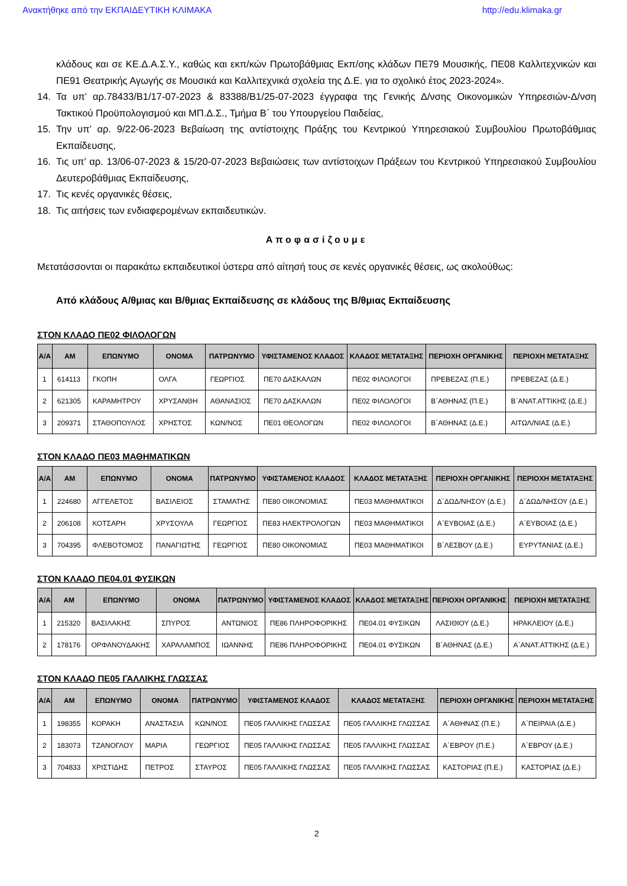Ανακτήθηκε από την ΕΚΠΑΙΔΕΥΤΙΚΗ ΚΛΙΜΑΚΑ http://edu.klimaka.gr
κλάδους και σε ΚΕ.Δ.Α.Σ.Υ., καθώς και εκπ/κών Πρωτοβάθμιας Εκπ/σης κλάδων ΠΕ79 Μουσικής, ΠΕ08 Καλλιτεχνικών και ΠΕ91 Θεατρικής Αγωγής σε Μουσικά και Καλλιτεχνικά σχολεία της Δ.Ε. για το σχολικό έτος 2023-2024».
14. Τα υπ’ αρ.78433/Β1/17-07-2023 & 83388/Β1/25-07-2023 έγγραφα της Γενικής Δ/νσης Οικονομικών Υπηρεσιών-Δ/νση Τακτικού Προϋπολογισμού και ΜΠ.Δ.Σ., Τμήμα Β΄ του Υπουργείου Παιδείας,
15. Την υπ’ αρ. 9/22-06-2023 Βεβαίωση της αντίστοιχης Πράξης του Κεντρικού Υπηρεσιακού Συμβουλίου Πρωτοβάθμιας Εκπαίδευσης,
16. Τις υπ’ αρ. 13/06-07-2023 & 15/20-07-2023 Βεβαιώσεις των αντίστοιχων Πράξεων του Κεντρικού Υπηρεσιακού Συμβουλίου Δευτεροβάθμιας Εκπαίδευσης,
17. Τις κενές οργανικές θέσεις,
18. Τις αιτήσεις των ενδιαφερομένων εκπαιδευτικών.
Αποφασίζουμε
Μετατάσσονται οι παρακάτω εκπαιδευτικοί ύστερα από αίτησή τους σε κενές οργανικές θέσεις, ως ακολούθως:
Από κλάδους Α/θμιας και Β/θμιας Εκπαίδευσης σε κλάδους της Β/θμιας Εκπαίδευσης
ΣΤΟΝ ΚΛΑΔΟ ΠΕ02 ΦΙΛΟΛΟΓΩΝ
| Α/Α | ΑΜ | ΕΠΩΝΥΜΟ | ΟΝΟΜΑ | ΠΑΤΡΩΝΥΜΟ | ΥΦΙΣΤΑΜΕΝΟΣ ΚΛΑΔΟΣ | ΚΛΑΔΟΣ ΜΕΤΑΤΑΞΗΣ | ΠΕΡΙΟΧΗ ΟΡΓΑΝΙΚΗΣ | ΠΕΡΙΟΧΗ ΜΕΤΑΤΑΞΗΣ |
| --- | --- | --- | --- | --- | --- | --- | --- | --- |
| 1 | 614113 | ΓΚΟΠΗ | ΟΛΓΑ | ΓΕΩΡΓΙΟΣ | ΠΕ70 ΔΑΣΚΑΛΩΝ | ΠΕ02 ΦΙΛΟΛΟΓΟΙ | ΠΡΕΒΕΖΑΣ (Π.Ε.) | ΠΡΕΒΕΖΑΣ (Δ.Ε.) |
| 2 | 621305 | ΚΑΡΑΜΗΤΡΟΥ | ΧΡΥΣΑΝΘΗ | ΑΘΑΝΑΣΙΟΣ | ΠΕ70 ΔΑΣΚΑΛΩΝ | ΠΕ02 ΦΙΛΟΛΟΓΟΙ | Β΄ΑΘΗΝΑΣ (Π.Ε.) | Β΄ΑΝΑΤ.ΑΤΤΙΚΗΣ (Δ.Ε.) |
| 3 | 209371 | ΣΤΑΘΟΠΟΥΛΟΣ | ΧΡΗΣΤΟΣ | ΚΩΝ/ΝΟΣ | ΠΕ01 ΘΕΟΛΟΓΩΝ | ΠΕ02 ΦΙΛΟΛΟΓΟΙ | Β΄ΑΘΗΝΑΣ (Δ.Ε.) | ΑΙΤΩΛ/ΝΙΑΣ (Δ.Ε.) |
ΣΤΟΝ ΚΛΑΔΟ ΠΕ03 ΜΑΘΗΜΑΤΙΚΩΝ
| Α/Α | ΑΜ | ΕΠΩΝΥΜΟ | ΟΝΟΜΑ | ΠΑΤΡΩΝΥΜΟ | ΥΦΙΣΤΑΜΕΝΟΣ ΚΛΑΔΟΣ | ΚΛΑΔΟΣ ΜΕΤΑΤΑΞΗΣ | ΠΕΡΙΟΧΗ ΟΡΓΑΝΙΚΗΣ | ΠΕΡΙΟΧΗ ΜΕΤΑΤΑΞΗΣ |
| --- | --- | --- | --- | --- | --- | --- | --- | --- |
| 1 | 224680 | ΑΓΓΕΛΕΤΟΣ | ΒΑΣΙΛΕΙΟΣ | ΣΤΑΜΑΤΗΣ | ΠΕ80 ΟΙΚΟΝΟΜΙΑΣ | ΠΕ03 ΜΑΘΗΜΑΤΙΚΟΙ | Δ΄ΔΩΔ/ΝΗΣΟΥ (Δ.Ε.) | Δ΄ΔΩΔ/ΝΗΣΟΥ (Δ.Ε.) |
| 2 | 206108 | ΚΟΤΣΑΡΗ | ΧΡΥΣΟΥΛΑ | ΓΕΩΡΓΙΟΣ | ΠΕ83 ΗΛΕΚΤΡΟΛΟΓΩΝ | ΠΕ03 ΜΑΘΗΜΑΤΙΚΟΙ | Α΄ΕΥΒΟΙΑΣ (Δ.Ε.) | Α΄ΕΥΒΟΙΑΣ (Δ.Ε.) |
| 3 | 704395 | ΦΛΕΒΟΤΟΜΟΣ | ΠΑΝΑΓΙΩΤΗΣ | ΓΕΩΡΓΙΟΣ | ΠΕ80 ΟΙΚΟΝΟΜΙΑΣ | ΠΕ03 ΜΑΘΗΜΑΤΙΚΟΙ | Β΄ΛΕΣΒΟΥ (Δ.Ε.) | ΕΥΡΥΤΑΝΙΑΣ (Δ.Ε.) |
ΣΤΟΝ ΚΛΑΔΟ ΠΕ04.01 ΦΥΣΙΚΩΝ
| Α/Α | ΑΜ | ΕΠΩΝΥΜΟ | ΟΝΟΜΑ | ΠΑΤΡΩΝΥΜΟ | ΥΦΙΣΤΑΜΕΝΟΣ ΚΛΑΔΟΣ | ΚΛΑΔΟΣ ΜΕΤΑΤΑΞΗΣ | ΠΕΡΙΟΧΗ ΟΡΓΑΝΙΚΗΣ | ΠΕΡΙΟΧΗ ΜΕΤΑΤΑΞΗΣ |
| --- | --- | --- | --- | --- | --- | --- | --- | --- |
| 1 | 215320 | ΒΑΣΙΛΑΚΗΣ | ΣΠΥΡΟΣ | ΑΝΤΩΝΙΟΣ | ΠΕ86 ΠΛΗΡΟΦΟΡΙΚΗΣ | ΠΕ04.01 ΦΥΣΙΚΩΝ | ΛΑΣΙΘΙΟΥ (Δ.Ε.) | ΗΡΑΚΛΕΙΟΥ (Δ.Ε.) |
| 2 | 178176 | ΟΡΦΑΝΟΥΔΑΚΗΣ | ΧΑΡΑΛΑΜΠΟΣ | ΙΩΑΝΝΗΣ | ΠΕ86 ΠΛΗΡΟΦΟΡΙΚΗΣ | ΠΕ04.01 ΦΥΣΙΚΩΝ | Β΄ΑΘΗΝΑΣ (Δ.Ε.) | Α΄ΑΝΑΤ.ΑΤΤΙΚΗΣ (Δ.Ε.) |
ΣΤΟΝ ΚΛΑΔΟ ΠΕ05 ΓΑΛΛΙΚΗΣ ΓΛΩΣΣΑΣ
| Α/Α | ΑΜ | ΕΠΩΝΥΜΟ | ΟΝΟΜΑ | ΠΑΤΡΩΝΥΜΟ | ΥΦΙΣΤΑΜΕΝΟΣ ΚΛΑΔΟΣ | ΚΛΑΔΟΣ ΜΕΤΑΤΑΞΗΣ | ΠΕΡΙΟΧΗ ΟΡΓΑΝΙΚΗΣ | ΠΕΡΙΟΧΗ ΜΕΤΑΤΑΞΗΣ |
| --- | --- | --- | --- | --- | --- | --- | --- | --- |
| 1 | 198355 | ΚΟΡΑΚΗ | ΑΝΑΣΤΑΣΙΑ | ΚΩΝ/ΝΟΣ | ΠΕ05 ΓΑΛΛΙΚΗΣ ΓΛΩΣΣΑΣ | ΠΕ05 ΓΑΛΛΙΚΗΣ ΓΛΩΣΣΑΣ | Α΄ΑΘΗΝΑΣ (Π.Ε.) | Α΄ΠΕΙΡΑΙΑ (Δ.Ε.) |
| 2 | 183073 | ΤΖΑΝΟΓΛΟΥ | ΜΑΡΙΑ | ΓΕΩΡΓΙΟΣ | ΠΕ05 ΓΑΛΛΙΚΗΣ ΓΛΩΣΣΑΣ | ΠΕ05 ΓΑΛΛΙΚΗΣ ΓΛΩΣΣΑΣ | Α΄ΕΒΡΟΥ (Π.Ε.) | Α΄ΕΒΡΟΥ (Δ.Ε.) |
| 3 | 704833 | ΧΡΙΣΤΙΔΗΣ | ΠΕΤΡΟΣ | ΣΤΑΥΡΟΣ | ΠΕ05 ΓΑΛΛΙΚΗΣ ΓΛΩΣΣΑΣ | ΠΕ05 ΓΑΛΛΙΚΗΣ ΓΛΩΣΣΑΣ | ΚΑΣΤΟΡΙΑΣ (Π.Ε.) | ΚΑΣΤΟΡΙΑΣ (Δ.Ε.) |
2